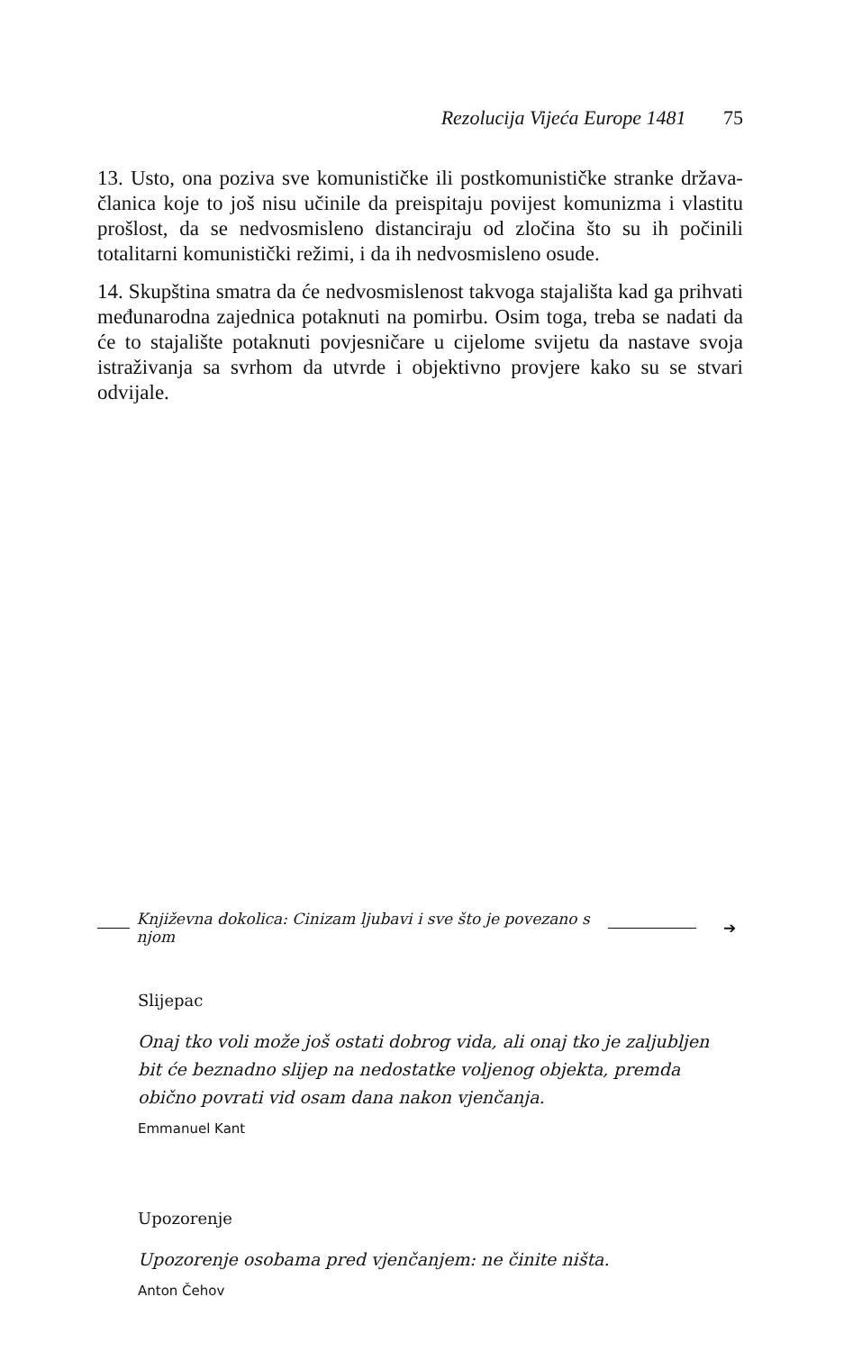Rezolucija Vijeća Europe 1481 75
13. Usto, ona poziva sve komunističke ili postkomunističke stranke država-članica koje to još nisu učinile da preispitaju povijest komunizma i vlastitu prošlost, da se nedvosmisleno distanciraju od zločina što su ih počinili totalitarni komunistički režimi, i da ih nedvosmisleno osude.
14. Skupština smatra da će nedvosmislenost takvoga stajališta kad ga prihvati međunarodna zajednica potaknuti na pomirbu. Osim toga, treba se nadati da će to stajalište potaknuti povjesničare u cijelome svijetu da nastave svoja istraživanja sa svrhom da utvrde i objektivno provjere kako su se stvari odvijale.
Književna dokolica: Cinizam ljubavi i sve što je povezano s njom
➔
Slijepac
Onaj tko voli može još ostati dobrog vida, ali onaj tko je zaljubljen bit će beznadno slijep na nedostatke voljenog objekta, premda obično povrati vid osam dana nakon vjenčanja.
Emmanuel Kant
Upozorenje
Upozorenje osobama pred vjenčanjem: ne činite ništa.
Anton Čehov